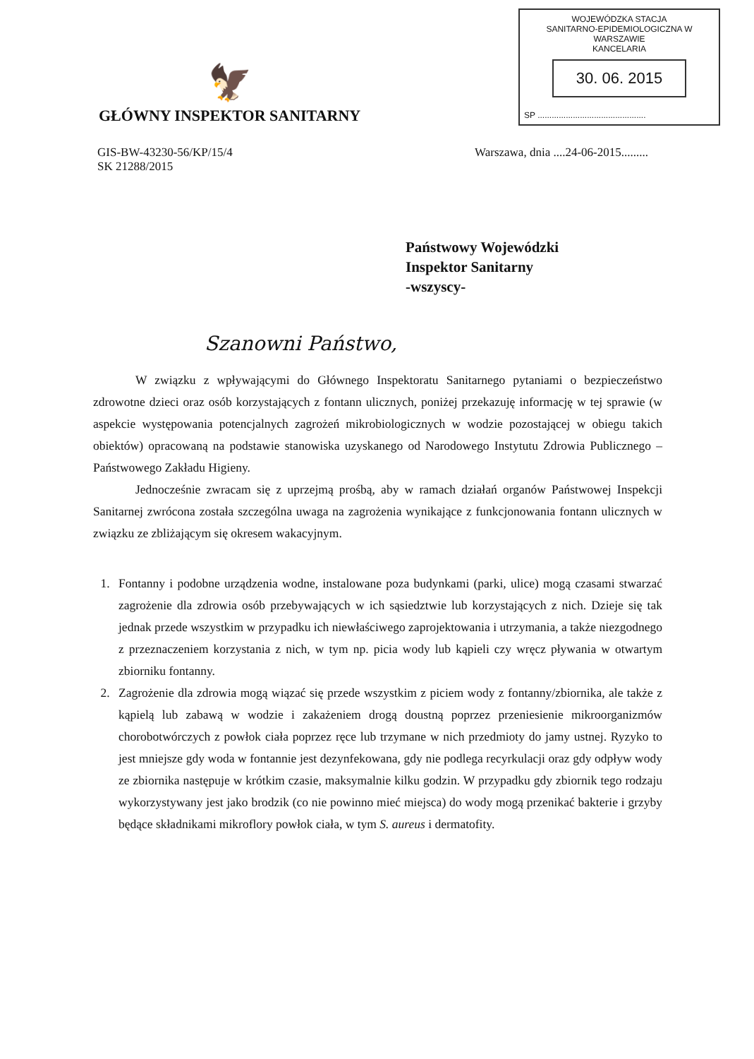🦅
GŁÓWNY INSPEKTOR SANITARNY
WOJEWÓDZKA STACJA
SANITARNO-EPIDEMIOLOGICZNA W WARSZAWIE
KANCELARIA
30. 06. 2015
SP ..............................................
GIS-BW-43230-56/KP/15/4
SK 21288/2015
Warszawa, dnia ....24-06-2015.........
Państwowy Wojewódzki
Inspektor Sanitarny
-wszyscy-
Szanowni Państwo,
W związku z wpływającymi do Głównego Inspektoratu Sanitarnego pytaniami o bezpieczeństwo zdrowotne dzieci oraz osób korzystających z fontann ulicznych, poniżej przekazuję informację w tej sprawie (w aspekcie występowania potencjalnych zagrożeń mikrobiologicznych w wodzie pozostającej w obiegu takich obiektów) opracowaną na podstawie stanowiska uzyskanego od Narodowego Instytutu Zdrowia Publicznego – Państwowego Zakładu Higieny.
Jednocześnie zwracam się z uprzejmą prośbą, aby w ramach działań organów Państwowej Inspekcji Sanitarnej zwrócona została szczególna uwaga na zagrożenia wynikające z funkcjonowania fontann ulicznych w związku ze zbliżającym się okresem wakacyjnym.
1. Fontanny i podobne urządzenia wodne, instalowane poza budynkami (parki, ulice) mogą czasami stwarzać zagrożenie dla zdrowia osób przebywających w ich sąsiedztwie lub korzystających z nich. Dzieje się tak jednak przede wszystkim w przypadku ich niewłaściwego zaprojektowania i utrzymania, a także niezgodnego z przeznaczeniem korzystania z nich, w tym np. picia wody lub kąpieli czy wręcz pływania w otwartym zbiorniku fontanny.
2. Zagrożenie dla zdrowia mogą wiązać się przede wszystkim z piciem wody z fontanny/zbiornika, ale także z kąpielą lub zabawą w wodzie i zakażeniem drogą doustną poprzez przeniesienie mikroorganizmów chorobotwórczych z powłok ciała poprzez ręce lub trzymane w nich przedmioty do jamy ustnej. Ryzyko to jest mniejsze gdy woda w fontannie jest dezynfekowana, gdy nie podlega recyrkulacji oraz gdy odpływ wody ze zbiornika następuje w krótkim czasie, maksymalnie kilku godzin. W przypadku gdy zbiornik tego rodzaju wykorzystywany jest jako brodzik (co nie powinno mieć miejsca) do wody mogą przenikać bakterie i grzyby będące składnikami mikroflory powłok ciała, w tym S. aureus i dermatofity.